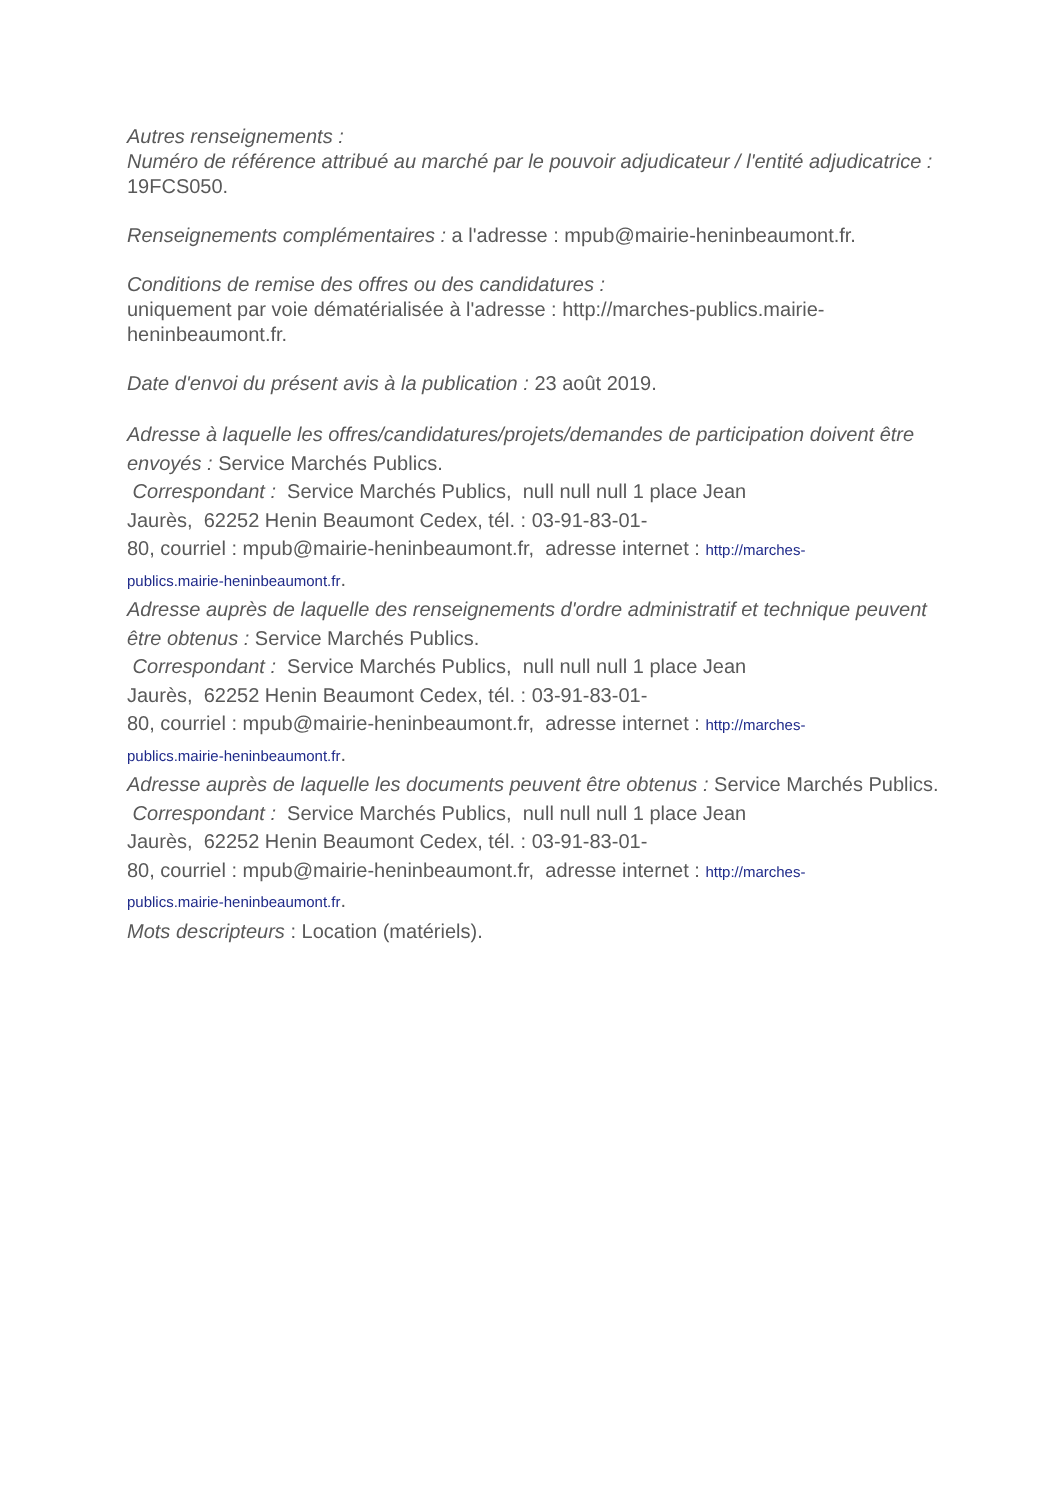Autres renseignements :
Numéro de référence attribué au marché par le pouvoir adjudicateur / l'entité adjudicatrice : 19FCS050.
Renseignements complémentaires : a l'adresse : mpub@mairie-heninbeaumont.fr.
Conditions de remise des offres ou des candidatures :
uniquement par voie dématérialisée à l'adresse : http://marches-publics.mairie-
heninbeaumont.fr.
Date d'envoi du présent avis à la publication : 23 août 2019.
Adresse à laquelle les offres/candidatures/projets/demandes de participation doivent être envoyés : Service Marchés Publics.
Correspondant : Service Marchés Publics, null null null 1 place Jean
Jaurès, 62252 Henin Beaumont Cedex, tél. : 03-91-83-01-
80, courriel : mpub@mairie-heninbeaumont.fr, adresse internet : http://marches-
publics.mairie-heninbeaumont.fr.
Adresse auprès de laquelle des renseignements d'ordre administratif et technique peuvent être obtenus : Service Marchés Publics.
Correspondant : Service Marchés Publics, null null null 1 place Jean
Jaurès, 62252 Henin Beaumont Cedex, tél. : 03-91-83-01-
80, courriel : mpub@mairie-heninbeaumont.fr, adresse internet : http://marches-
publics.mairie-heninbeaumont.fr.
Adresse auprès de laquelle les documents peuvent être obtenus : Service Marchés Publics.
Correspondant : Service Marchés Publics, null null null 1 place Jean
Jaurès, 62252 Henin Beaumont Cedex, tél. : 03-91-83-01-
80, courriel : mpub@mairie-heninbeaumont.fr, adresse internet : http://marches-
publics.mairie-heninbeaumont.fr.
Mots descripteurs : Location (matériels).